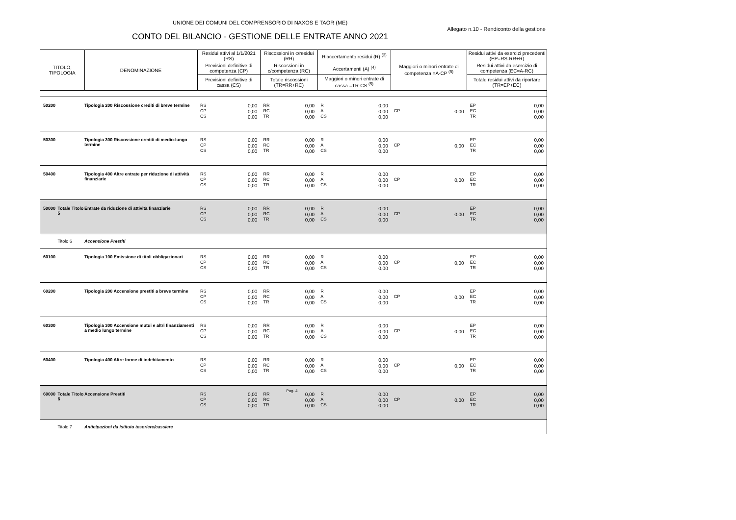UNIONE DEI COMUNI DEL COMPRENSORIO DI NAXOS E TAOR (ME)
Allegato n.10 - Rendiconto della gestione
CONTO DEL BILANCIO - GESTIONE DELLE ENTRATE ANNO 2021
| TITOLO, TIPOLOGIA | | DENOMINAZIONE | Residui attivi al 1/1/2021 (RS) | | Riscossioni in c/residui (RR) | | Riaccertamento residui (R) <sup>(3)</sup> | | Maggiori o minori entrate di competenza =A-CP <sup>(5)</sup> | | Residui attivi da esercizi precedenti (EP=RS-RR+R) | |
| --- | --- | --- | --- | --- | --- | --- | --- | --- | --- | --- | --- | --- |
| | | | Previsioni definitive di competenza (CP) | | Riscossioni in c/competenza (RC) | | Accertamenti (A) <sup>(4)</sup> | | | | Residui attivi da esercizio di competenza (EC=A-RC) | |
| | | | Previsioni definitive di cassa (CS) | | Totale riscossioni (TR=RR+RC) | | Maggiori o minori entrate di cassa =TR-CS <sup>(5)</sup> | | | | Totale residui attivi da riportare (TR=EP+EC) | |
| 50200 | | Tipologia 200 Riscossione crediti di breve termine | RS CP CS | 0,00 0,00 0,00 | RR RC TR | 0,00 0,00 0,00 | R A CS | 0,00 0,00 0,00 | CP | 0,00 | EP EC TR | 0,00 0,00 0,00 |
| 50300 | | Tipologia 300 Riscossione crediti di medio-lungo termine | RS CP CS | 0,00 0,00 0,00 | RR RC TR | 0,00 0,00 0,00 | R A CS | 0,00 0,00 0,00 | CP | 0,00 | EP EC TR | 0,00 0,00 0,00 |
| 50400 | | Tipologia 400 Altre entrate per riduzione di attività finanziarie | RS CP CS | 0,00 0,00 0,00 | RR RC TR | 0,00 0,00 0,00 | R A CS | 0,00 0,00 0,00 | CP | 0,00 | EP EC TR | 0,00 0,00 0,00 |
| 50000 | Totale Titolo 5 | Entrate da riduzione di attività finanziarie | RS CP CS | 0,00 0,00 0,00 | RR RC TR | 0,00 0,00 0,00 | R A CS | 0,00 0,00 0,00 | CP | 0,00 | EP EC TR | 0,00 0,00 0,00 |
| | Titolo 6 | Accensione Prestiti | | | | | | | | | | |
| 60100 | | Tipologia 100 Emissione di titoli obbligazionari | RS CP CS | 0,00 0,00 0,00 | RR RC TR | 0,00 0,00 0,00 | R A CS | 0,00 0,00 0,00 | CP | 0,00 | EP EC TR | 0,00 0,00 0,00 |
| 60200 | | Tipologia 200 Accensione prestiti a breve termine | RS CP CS | 0,00 0,00 0,00 | RR RC TR | 0,00 0,00 0,00 | R A CS | 0,00 0,00 0,00 | CP | 0,00 | EP EC TR | 0,00 0,00 0,00 |
| 60300 | | Tipologia 300 Accensione mutui e altri finanziamenti a medio lungo termine | RS CP CS | 0,00 0,00 0,00 | RR RC TR | 0,00 0,00 0,00 | R A CS | 0,00 0,00 0,00 | CP | 0,00 | EP EC TR | 0,00 0,00 0,00 |
| 60400 | | Tipologia 400 Altre forme di indebitamento | RS CP CS | 0,00 0,00 0,00 | RR RC TR | 0,00 0,00 0,00 | R A CS | 0,00 0,00 0,00 | CP | 0,00 | EP EC TR | 0,00 0,00 0,00 |
| 60000 | Totale Titolo 6 | Accensione Prestiti | RS CP CS | 0,00 0,00 0,00 | RR RC TR | 0,00 0,00 0,00 | R A CS | 0,00 0,00 0,00 | CP | 0,00 | EP EC TR | 0,00 0,00 0,00 |
| | Titolo 7 | Anticipazioni da istituto tesoriere/cassiere | | | | | | | | | | |
Pag. 4